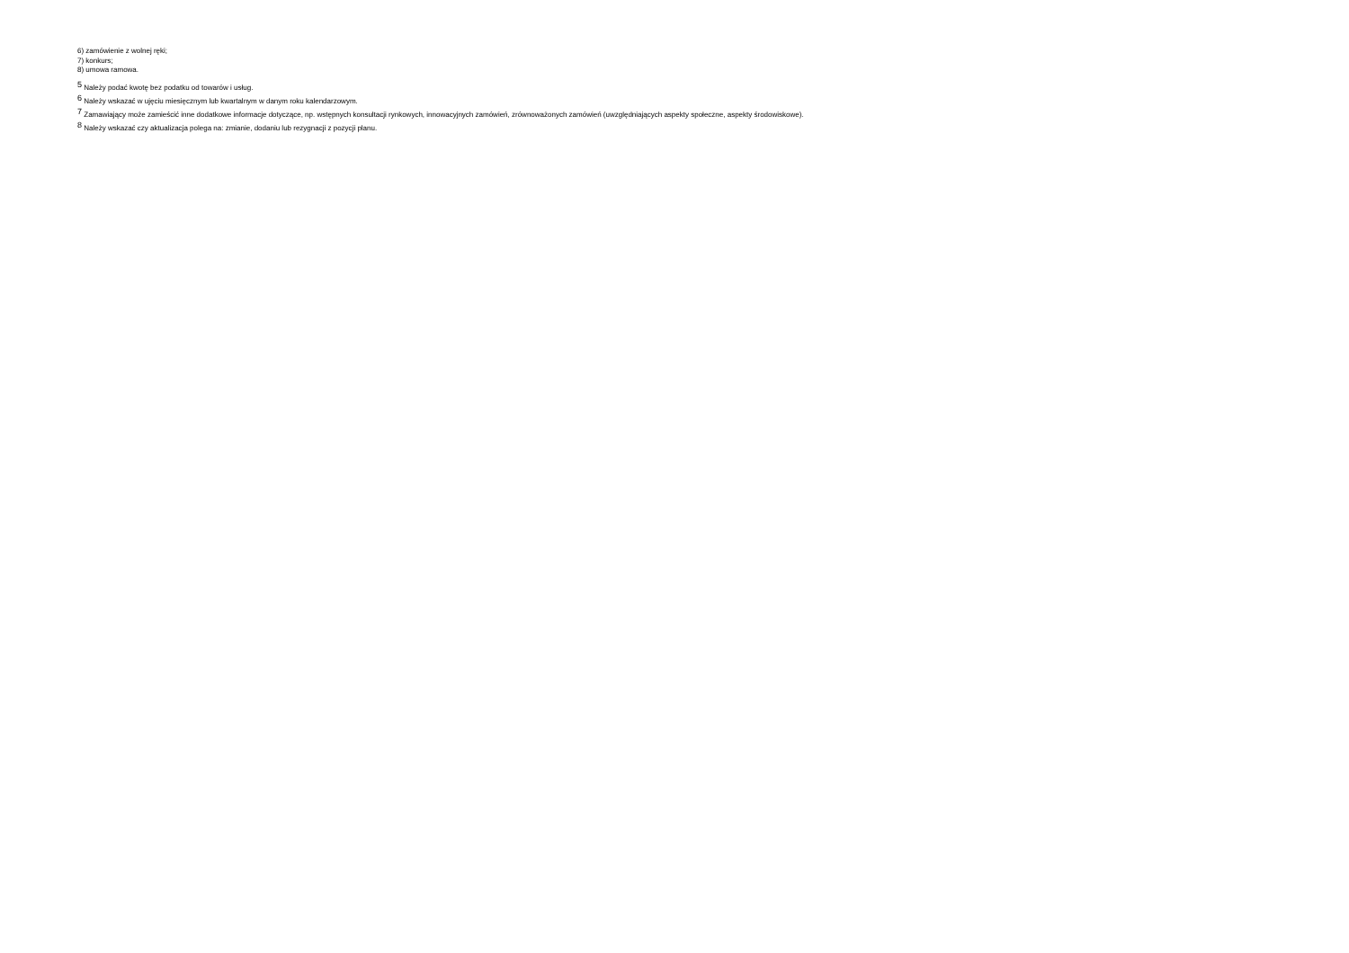6) zamówienie z wolnej ręki;
7) konkurs;
8) umowa ramowa.
<sup>5</sup> Należy podać kwotę bez podatku od towarów i usług.
<sup>6</sup> Należy wskazać w ujęciu miesięcznym lub kwartalnym w danym roku kalendarzowym.
<sup>7</sup> Zamawiający może zamieścić inne dodatkowe informacje dotyczące, np. wstępnych konsultacji rynkowych, innowacyjnych zamówień, zrównoważonych zamówień (uwzględniających aspekty społeczne, aspekty środowiskowe).
<sup>8</sup> Należy wskazać czy aktualizacja polega na: zmianie, dodaniu lub rezygnacji z pozycji planu.